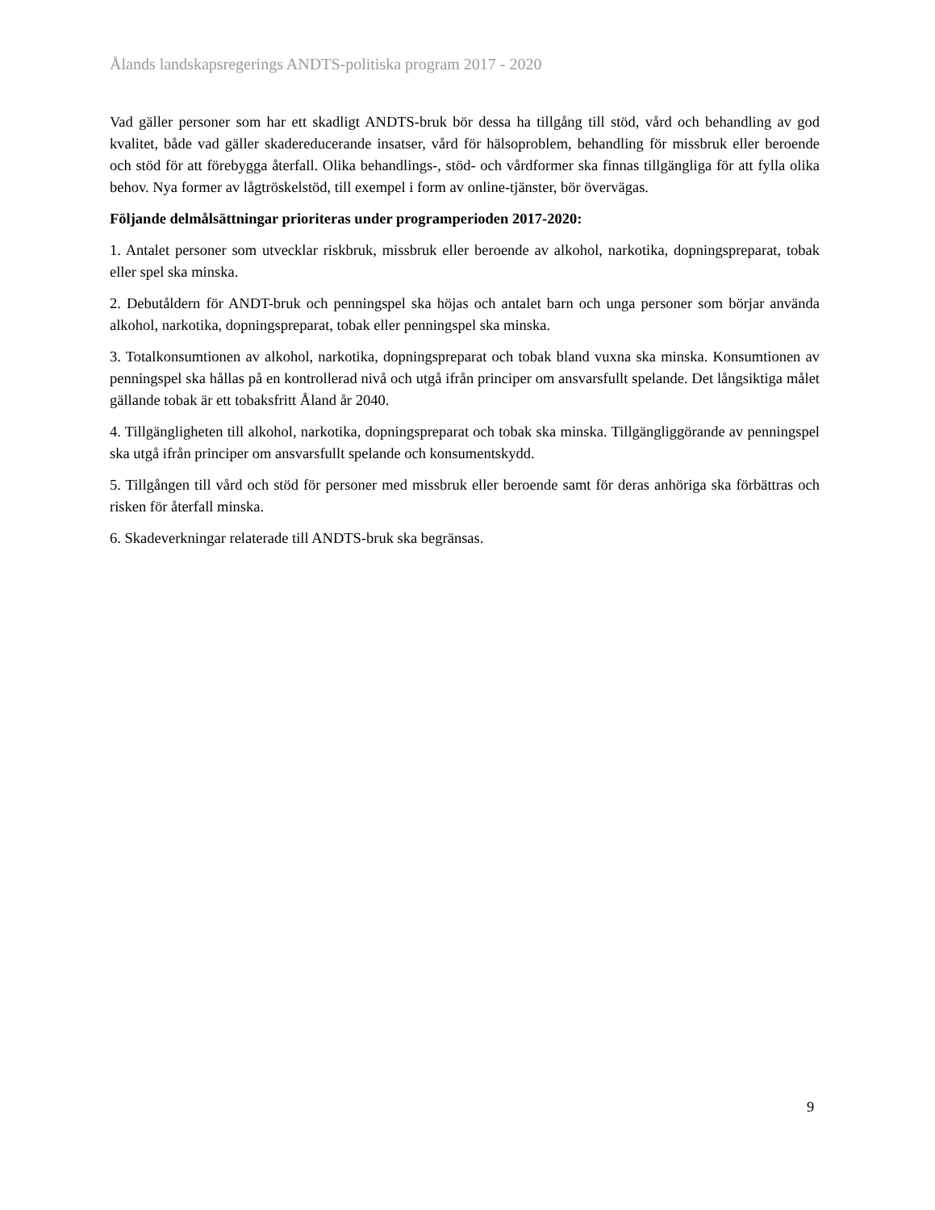Ålands landskapsregerings ANDTS-politiska program 2017 - 2020
Vad gäller personer som har ett skadligt ANDTS-bruk bör dessa ha tillgång till stöd, vård och behandling av god kvalitet, både vad gäller skadereducerande insatser, vård för hälsoproblem, behandling för missbruk eller beroende och stöd för att förebygga återfall. Olika behandlings-, stöd- och vårdformer ska finnas tillgängliga för att fylla olika behov. Nya former av lågtröskelstöd, till exempel i form av online-tjänster, bör övervägas.
Följande delmålsättningar prioriteras under programperioden 2017-2020:
1. Antalet personer som utvecklar riskbruk, missbruk eller beroende av alkohol, narkotika, dopningspreparat, tobak eller spel ska minska.
2. Debutåldern för ANDT-bruk och penningspel ska höjas och antalet barn och unga personer som börjar använda alkohol, narkotika, dopningspreparat, tobak eller penningspel ska minska.
3. Totalkonsumtionen av alkohol, narkotika, dopningspreparat och tobak bland vuxna ska minska. Konsumtionen av penningspel ska hållas på en kontrollerad nivå och utgå ifrån principer om ansvarsfullt spelande. Det långsiktiga målet gällande tobak är ett tobaksfritt Åland år 2040.
4. Tillgängligheten till alkohol, narkotika, dopningspreparat och tobak ska minska. Tillgängliggörande av penningspel ska utgå ifrån principer om ansvarsfullt spelande och konsumentskydd.
5. Tillgången till vård och stöd för personer med missbruk eller beroende samt för deras anhöriga ska förbättras och risken för återfall minska.
6. Skadeverkningar relaterade till ANDTS-bruk ska begränsas.
9